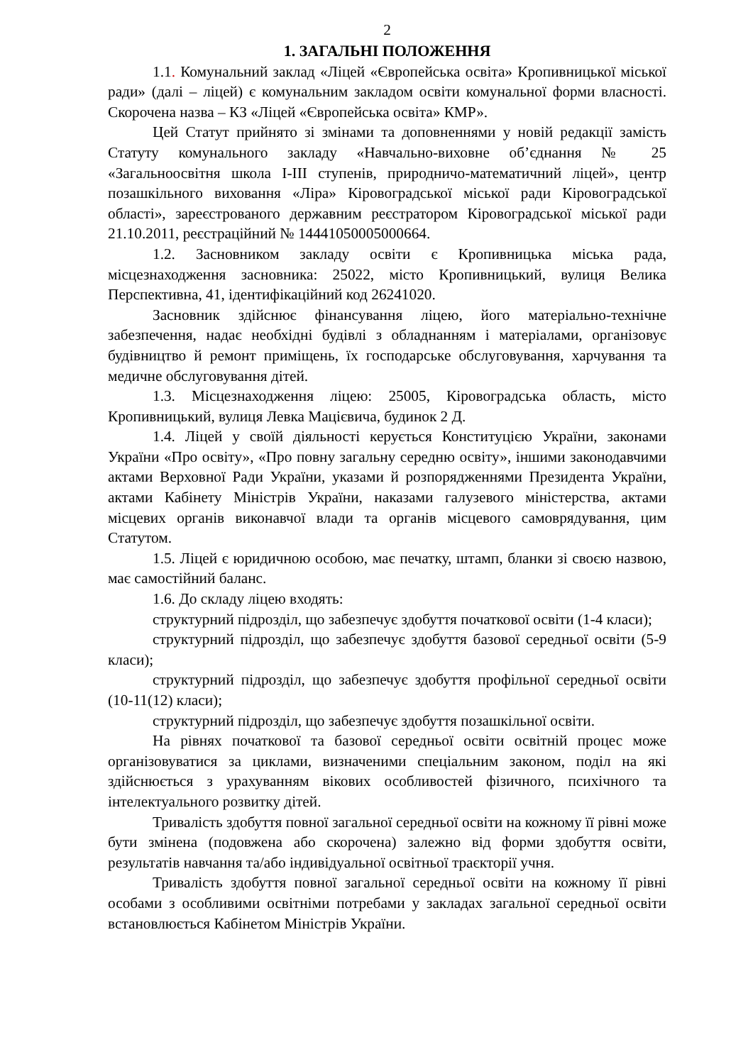2
1. ЗАГАЛЬНІ ПОЛОЖЕННЯ
1.1. Комунальний заклад «Ліцей «Європейська освіта» Кропивницької міської ради» (далі – ліцей) є комунальним закладом освіти комунальної форми власності. Скорочена назва – КЗ «Ліцей «Європейська освіта» КМР».
Цей Статут прийнято зі змінами та доповненнями у новій редакції замість Статуту комунального закладу «Навчально-виховне об’єднання № 25 «Загальноосвітня школа І-ІІІ ступенів, природничо-математичний ліцей», центр позашкільного виховання «Ліра» Кіровоградської міської ради Кіровоградської області», зареєстрованого державним реєстратором Кіровоградської міської ради 21.10.2011, реєстраційний № 14441050005000664.
1.2. Засновником закладу освіти є Кропивницька міська рада, місцезнаходження засновника: 25022, місто Кропивницький, вулиця Велика Перспективна, 41, ідентифікаційний код 26241020.
Засновник здійснює фінансування ліцею, його матеріально-технічне забезпечення, надає необхідні будівлі з обладнанням і матеріалами, організовує будівництво й ремонт приміщень, їх господарське обслуговування, харчування та медичне обслуговування дітей.
1.3. Місцезнаходження ліцею: 25005, Кіровоградська область, місто Кропивницький, вулиця Левка Мацієвича, будинок 2 Д.
1.4. Ліцей у своїй діяльності керується Конституцією України, законами України «Про освіту», «Про повну загальну середню освіту», іншими законодавчими актами Верховної Ради України, указами й розпорядженнями Президента України, актами Кабінету Міністрів України, наказами галузевого міністерства, актами місцевих органів виконавчої влади та органів місцевого самоврядування, цим Статутом.
1.5. Ліцей є юридичною особою, має печатку, штамп, бланки зі своєю назвою, має самостійний баланс.
1.6. До складу ліцею входять:
структурний підрозділ, що забезпечує здобуття початкової освіти (1-4 класи);
структурний підрозділ, що забезпечує здобуття базової середньої освіти (5-9 класи);
структурний підрозділ, що забезпечує здобуття профільної середньої освіти (10-11(12) класи);
структурний підрозділ, що забезпечує здобуття позашкільної освіти.
На рівнях початкової та базової середньої освіти освітній процес може організовуватися за циклами, визначеними спеціальним законом, поділ на які здійснюється з урахуванням вікових особливостей фізичного, психічного та інтелектуального розвитку дітей.
Тривалість здобуття повної загальної середньої освіти на кожному її рівні може бути змінена (подовжена або скорочена) залежно від форми здобуття освіти, результатів навчання та/або індивідуальної освітньої траєкторії учня.
Тривалість здобуття повної загальної середньої освіти на кожному її рівні особами з особливими освітніми потребами у закладах загальної середньої освіти встановлюється Кабінетом Міністрів України.